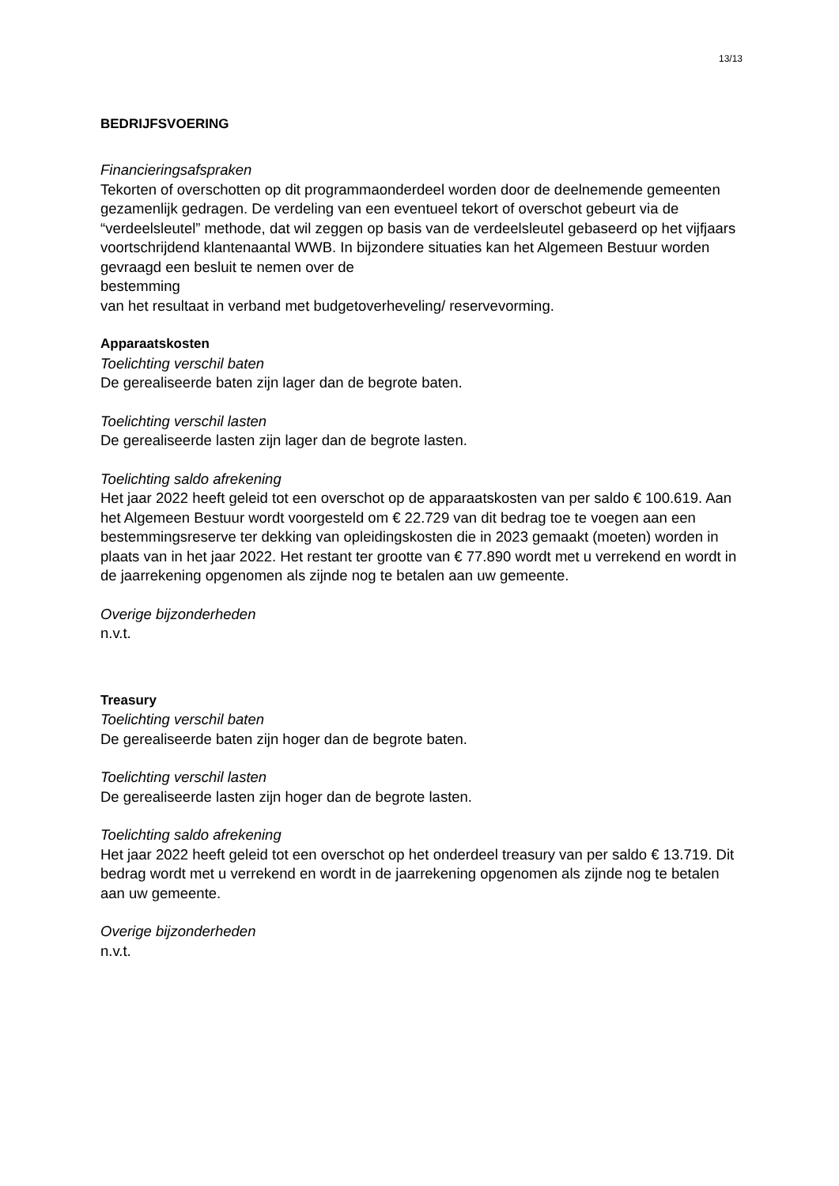13/13
BEDRIJFSVOERING
Financieringsafspraken
Tekorten of overschotten op dit programmaonderdeel worden door de deelnemende gemeenten gezamenlijk gedragen. De verdeling van een eventueel tekort of overschot gebeurt via de “verdeelsleutel” methode, dat wil zeggen op basis van de verdeelsleutel gebaseerd op het vijfjaars voortschrijdend klantenaantal WWB. In bijzondere situaties kan het Algemeen Bestuur worden gevraagd een besluit te nemen over de
bestemming
van het resultaat in verband met budgetoverheveling/ reservevorming.
Apparaatskosten
Toelichting verschil baten
De gerealiseerde baten zijn lager dan de begrote baten.
Toelichting verschil lasten
De gerealiseerde lasten zijn lager dan de begrote lasten.
Toelichting saldo afrekening
Het jaar 2022 heeft geleid tot een overschot op de apparaatskosten van per saldo € 100.619. Aan het Algemeen Bestuur wordt voorgesteld om € 22.729 van dit bedrag toe te voegen aan een bestemmingsreserve ter dekking van opleidingskosten die in 2023 gemaakt (moeten) worden in plaats van in het jaar 2022. Het restant ter grootte van € 77.890 wordt met u verrekend en wordt in de jaarrekening opgenomen als zijnde nog te betalen aan uw gemeente.
Overige bijzonderheden
n.v.t.
Treasury
Toelichting verschil baten
De gerealiseerde baten zijn hoger dan de begrote baten.
Toelichting verschil lasten
De gerealiseerde lasten zijn hoger dan de begrote lasten.
Toelichting saldo afrekening
Het jaar 2022 heeft geleid tot een overschot op het onderdeel treasury van per saldo € 13.719. Dit bedrag wordt met u verrekend en wordt in de jaarrekening opgenomen als zijnde nog te betalen aan uw gemeente.
Overige bijzonderheden
n.v.t.